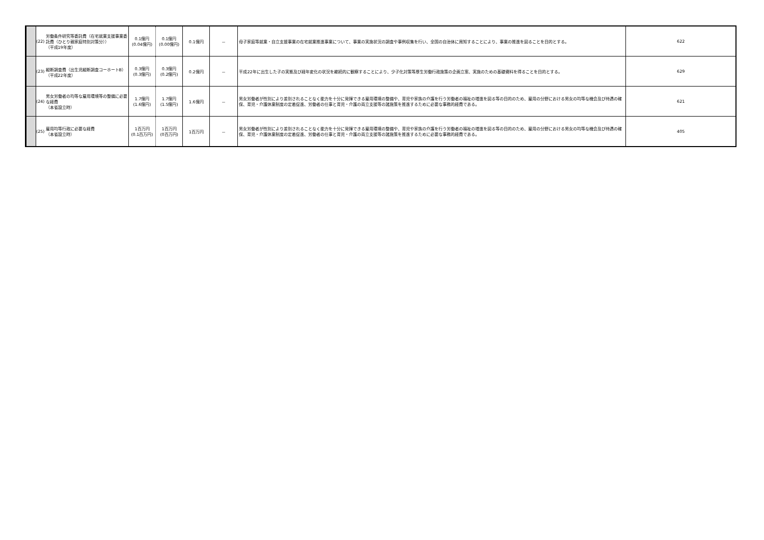| | (22) | 労働条件研究等委託費（在宅就業支援事業委託費（ひとり親家庭特別対策分）） （平成19年度） | 0.1億円 (0.04億円) | 0.1億円 (0.00億円) | 0.1億円 | － | 母子家庭等就業・自立支援事業の在宅就業推進事業について、事業の実施状況の調査や事例収集を行い、全国の自治体に周知することにより、事業の推進を図ることを目的とする。 | 622 |
| | (23) | 縦断調査費（出生児縦断調査コーホートB） （平成22年度） | 0.3億円 (0.3億円) | 0.3億円 (0.2億円) | 0.2億円 | － | 平成22年に出生した子の実態及び経年変化の状況を継続的に観察することにより、少子化対策等厚生労働行政施策の企画立案、実施のための基礎資料を得ることを目的とする。 | 629 |
| | (24) | 男女労働者の均等な雇用環境等の整備に必要な経費 （本省設立時） | 1.7億円 (1.6億円) | 1.7億円 (1.5億円) | 1.6億円 | － | 男女労働者が性別により差別されることなく能力を十分に発揮できる雇用環境の整備や、育児や家族の介護を行う労働者の福祉の増進を図る等の目的のため、雇用の分野における男女の均等な機会及び待遇の確保、育児・介護休業制度の定着促進、労働者の仕事と育児・介護の両立支援等の諸施策を推進するために必要な事務的経費である。 | 621 |
| | (25) | 雇用均等行政に必要な経費 （本省設立時） | 1百万円 (0.1百万円) | 1百万円 (0百万円) | 1百万円 | － | 男女労働者が性別により差別されることなく能力を十分に発揮できる雇用環境の整備や、育児や家族の介護を行う労働者の福祉の増進を図る等の目的のため、雇用の分野における男女の均等な機会及び待遇の確保、育児・介護休業制度の定着促進、労働者の仕事と育児・介護の両立支援等の諸施策を推進するために必要な事務的経費である。 | 405 |